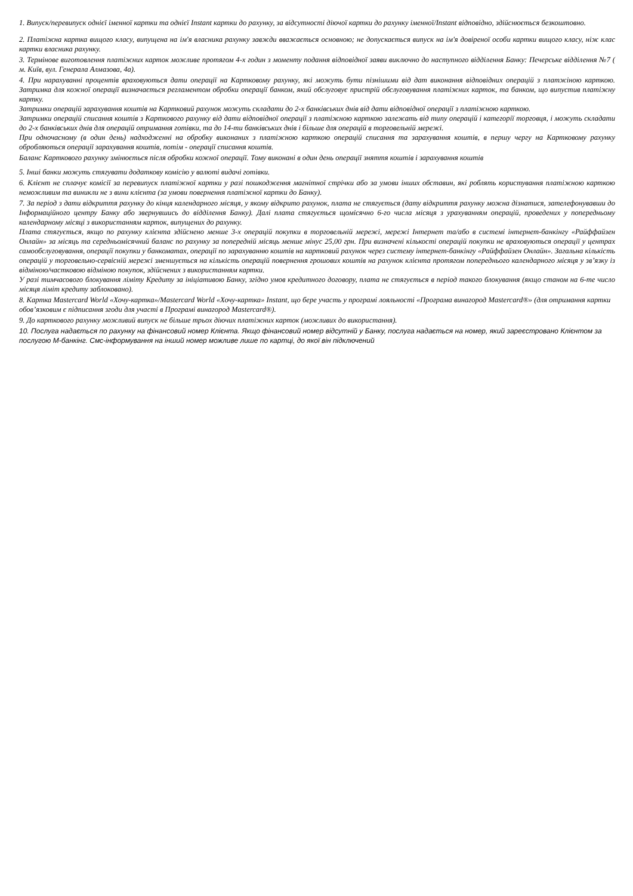1. Випуск/перевипуск однієї іменної картки та однієї Instant картки до рахунку, за відсутності діючої картки до рахунку іменної/Instant відповідно, здійснюється безкоштовно.
2. Платіжна картка вищого класу, випущена на ім'я власника рахунку завжди вважається основною; не допускається випуск на ім'я довіреної особи картки вищого класу, ніж клас картки власника рахунку.
3. Термінове виготовлення платіжних карток можливе протягом 4-х годин з моменту подання відповідної заяви виключно до наступного відділення Банку: Печерське відділення №7 ( м. Київ, вул. Генерала Алмазова, 4а).
4. При нарахуванні процентів враховуються дати операції на Картковому рахунку, які можуть бути пізнішими від дат виконання відповідних операцій з платжіною карткою. Затримка для кожної операції визначається регламентом обробки операції банком, який обслуговує пристрій обслуговування платіжних карток, та банком, що випустив платіжну картку.
Затримки операцій зарахування коштів на Картковий рахунок можуть складати до 2-х банківських днів від дати відповідної операції з платіжною карткою.
Затримки операцій списання коштів з Карткового рахунку від дати відповідної операції з платіжною карткою залежать від типу операцій і категорії торговця, і можуть складати до 2-х банківських днів для операцій отримання готівки, та до 14-ти банківських днів і більше для операцій в торговельній мережі.
При одночасному (в один день) надходженні на обробку виконаних з платіжною карткою операцій списання та зарахування коштів, в першу чергу на Картковому рахунку обробляються операції зарахування коштів, потім - операції списання коштів.
Баланс Карткового рахунку змінюється після обробки кожної операції. Тому виконані в один день операції зняття коштів і зарахування коштів
5. Інші банки можуть стягувати додаткову комісію у валюті видачі готівки.
6. Клієнт не сплачує комісії за перевипуск платіжної картки у разі пошкодження магнітної стрічки або за умови інших обставин, які роблять користування платіжною карткою неможливим та виникли не з вини клієнта (за умови повернення платіжної картки до Банку).
7. За період з дати відкриття рахунку до кінця календарного місяця, у якому відкрито рахунок, плата не стягується (дату відкриття рахунку можна дізнатися, зателефонувавши до Інформаційного центру Банку або звернувшись до відділення Банку). Далі плата стягується щомісячно 6-го числа місяця з урахуванням операцій, проведених у попередньому календарному місяці з використанням карток, випущених до рахунку.
Плата стягується, якщо по рахунку клієнта здійснено менше 3-х операцій покупки в торговельній мережі, мережі Інтернет та/або в системі інтернет-банкінгу «Райффайзен Онлайн» за місяць та середньомісячний баланс по рахунку за попередній місяць менше мінус 25,00 грн. При визначені кількості операцій покупки не враховуються операції у центрах самообслуговування, операції покупки у банкоматах, операції по зарахуванню коштів на картковий рахунок через систему інтернет-банкінгу «Райффайзен Онлайн». Загальна кількість операцій у торговельно-сервісній мережі зменшується на кількість операцій повернення грошових коштів на рахунок клієнта протягом попереднього календарного місяця у зв’язку із відміною/частковою відміною покупок, здійснених з використанням картки.
У разі тимчасового блокування ліміту Кредиту за ініціативою Банку, згідно умов кредитного договору, плата не стягується в період такого блокування (якщо станом на 6-те число місяця ліміт кредиту заблоковано).
8. Картка Mastercard World «Хочу-картка»/Mastercard World «Хочу-картка» Instant, що бере участь у програмі лояльності «Програма винагород Mastercard®» (для отримання картки обов’язковим є підписання згоди для участі в Програмі винагород Mastercard®).
9. До карткового рахунку можливий випуск не більше трьох діючих платіжних карток (можливих до використання).
10. Послуга надається по рахунку на фінансовий номер Клієнта. Якщо фінансовий номер відсутній у Банку, послуга надається на номер, який зареєстровано Клієнтом за послугою М-банкінг. Смс-інформування на інший номер можливе лише по картці, до якої він підключений